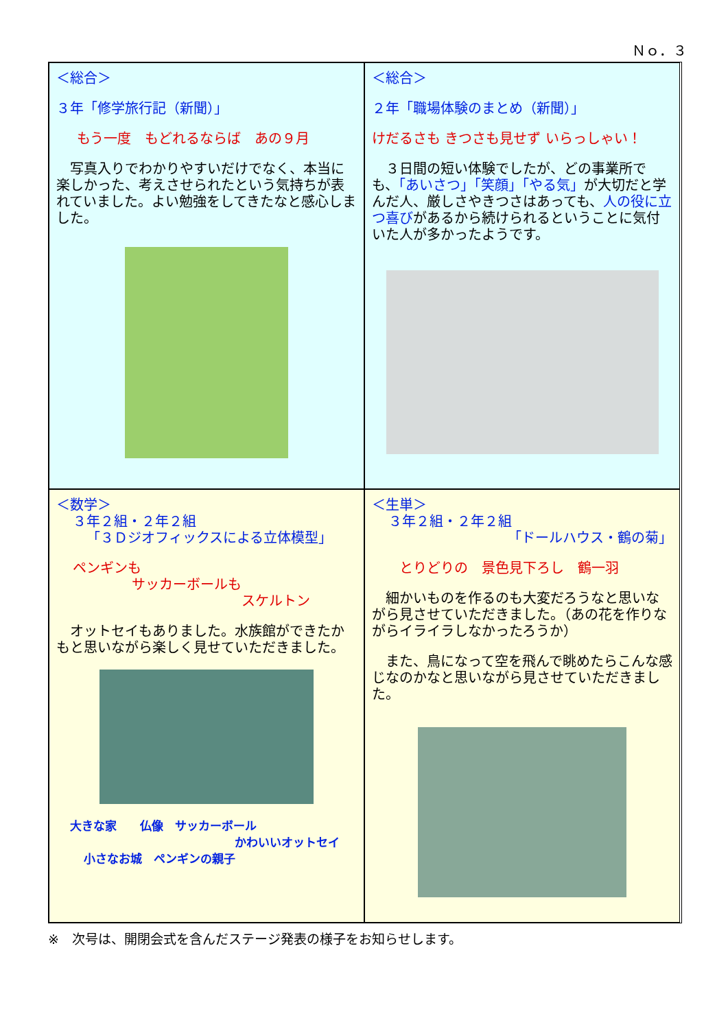Ｎｏ．３
＜総合＞
３年「修学旅行記（新聞）」
もう一度　もどれるならば　あの９月
　写真入りでわかりやすいだけでなく、本当に楽しかった、考えさせられたという気持ちが表れていました。よい勉強をしてきたなと感心しました。
＜総合＞
２年「職場体験のまとめ（新聞）」
けだるさも きつさも見せず いらっしゃい！
　３日間の短い体験でしたが、どの事業所でも、「あいさつ」「笑顔」「やる気」が大切だと学んだ人、厳しさやきつさはあっても、人の役に立つ喜びがあるから続けられるということに気付いた人が多かったようです。
＜数学＞
３年２組・２年２組
「３Ｄジオフィックスによる立体模型」
ペンギンも
サッカーボールも
スケルトン
　オットセイもありました。水族館ができたかもと思いながら楽しく見せていただきました。
大きな家　　仏像　サッカーボール
かわいいオットセイ
小さなお城　ペンギンの親子
＜生単＞
３年２組・２年２組
「ドールハウス・鶴の菊」
とりどりの　景色見下ろし　鶴一羽
　細かいものを作るのも大変だろうなと思いながら見させていただきました。（あの花を作りながらイライラしなかったろうか）
　また、鳥になって空を飛んで眺めたらこんな感じなのかなと思いながら見させていただきました。
※　次号は、開閉会式を含んだステージ発表の様子をお知らせします。